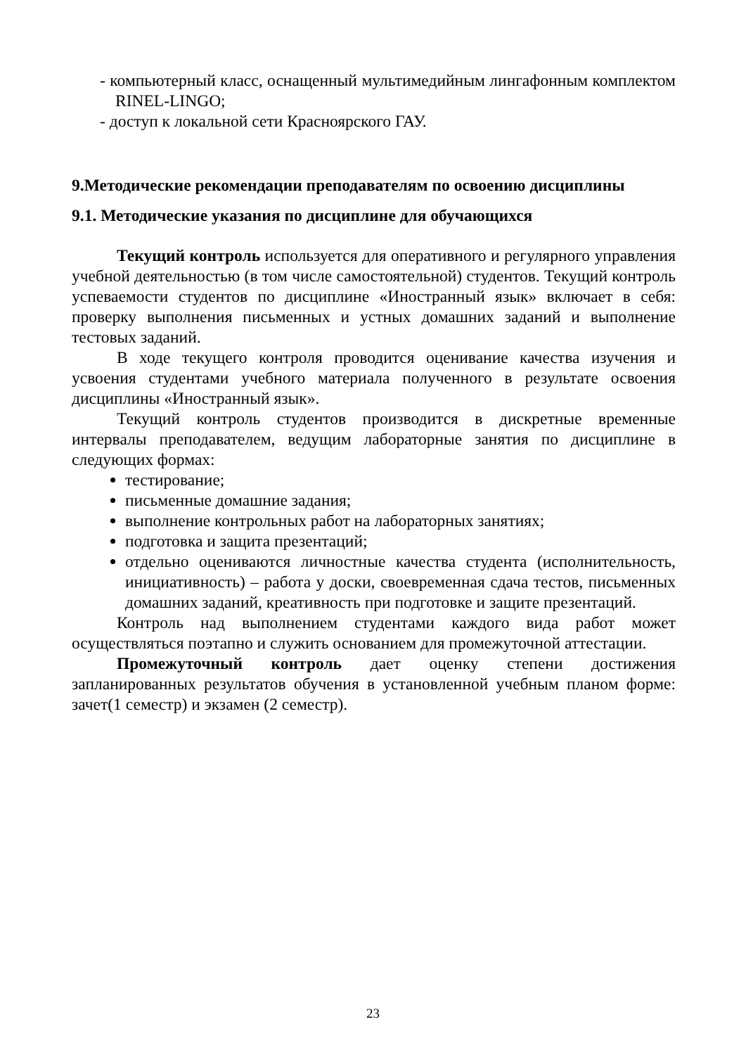- компьютерный класс, оснащенный мультимедийным лингафонным комплектом RINEL-LINGO;
- доступ к локальной сети Красноярского ГАУ.
9.Методические рекомендации преподавателям по освоению дисциплины
9.1. Методические указания по дисциплине для обучающихся
Текущий контроль используется для оперативного и регулярного управления учебной деятельностью (в том числе самостоятельной) студентов. Текущий контроль успеваемости студентов по дисциплине «Иностранный язык» включает в себя: проверку выполнения письменных и устных домашних заданий и выполнение тестовых заданий.
В ходе текущего контроля проводится оценивание качества изучения и усвоения студентами учебного материала полученного в результате освоения дисциплины «Иностранный язык».
Текущий контроль студентов производится в дискретные временные интервалы преподавателем, ведущим лабораторные занятия по дисциплине в следующих формах:
тестирование;
письменные домашние задания;
выполнение контрольных работ на лабораторных занятиях;
подготовка и защита презентаций;
отдельно оцениваются личностные качества студента (исполнительность, инициативность) – работа у доски, своевременная сдача тестов, письменных домашних заданий, креативность при подготовке и защите презентаций.
Контроль над выполнением студентами каждого вида работ может осуществляться поэтапно и служить основанием для промежуточной аттестации.
Промежуточный контроль дает оценку степени достижения запланированных результатов обучения в установленной учебным планом форме: зачет(1 семестр) и экзамен (2 семестр).
23